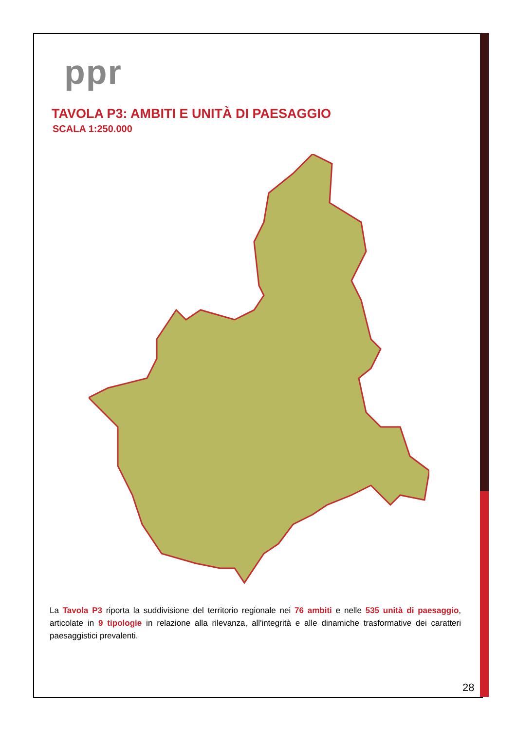ppr
TAVOLA P3: AMBITI E UNITÀ DI PAESAGGIO
SCALA 1:250.000
La Tavola P3 riporta la suddivisione del territorio regionale nei 76 ambiti e nelle 535 unità di paesaggio, articolate in 9 tipologie in relazione alla rilevanza, all'integrità e alle dinamiche trasformative dei caratteri paesaggistici prevalenti.
28